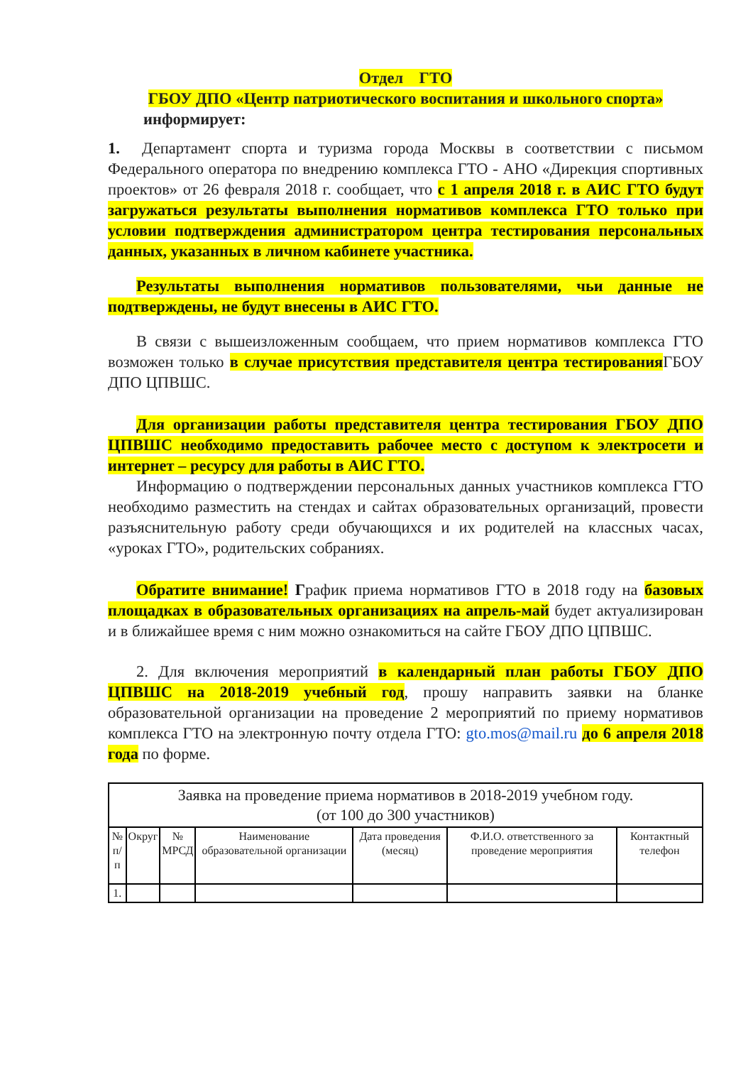Отдел ГТО
ГБОУ ДПО «Центр патриотического воспитания и школьного спорта»
информирует:
1. Департамент спорта и туризма города Москвы в соответствии с письмом Федерального оператора по внедрению комплекса ГТО - АНО «Дирекция спортивных проектов» от 26 февраля 2018 г. сообщает, что с 1 апреля 2018 г. в АИС ГТО будут загружаться результаты выполнения нормативов комплекса ГТО только при условии подтверждения администратором центра тестирования персональных данных, указанных в личном кабинете участника.
Результаты выполнения нормативов пользователями, чьи данные не подтверждены, не будут внесены в АИС ГТО.
В связи с вышеизложенным сообщаем, что прием нормативов комплекса ГТО возможен только в случае присутствия представителя центра тестирования ГБОУ ДПО ЦПВШС.
Для организации работы представителя центра тестирования ГБОУ ДПО ЦПВШС необходимо предоставить рабочее место с доступом к электросети и интернет – ресурсу для работы в АИС ГТО.
Информацию о подтверждении персональных данных участников комплекса ГТО необходимо разместить на стендах и сайтах образовательных организаций, провести разъяснительную работу среди обучающихся и их родителей на классных часах, «уроках ГТО», родительских собраниях.
Обратите внимание! График приема нормативов ГТО в 2018 году на базовых площадках в образовательных организациях на апрель-май будет актуализирован и в ближайшее время с ним можно ознакомиться на сайте ГБОУ ДПО ЦПВШС.
2. Для включения мероприятий в календарный план работы ГБОУ ДПО ЦПВШС на 2018-2019 учебный год, прошу направить заявки на бланке образовательной организации на проведение 2 мероприятий по приему нормативов комплекса ГТО на электронную почту отдела ГТО: gto.mos@mail.ru до 6 апреля 2018 года по форме.
| Заявка на проведение приема нормативов в 2018-2019 учебном году. (от 100 до 300 участников) | | | | | | |
| № п/п | Округ | № МРСД | Наименование образовательной организации | Дата проведения (месяц) | Ф.И.О. ответственного за проведение мероприятия | Контактный телефон |
| 1. | | | | | | |